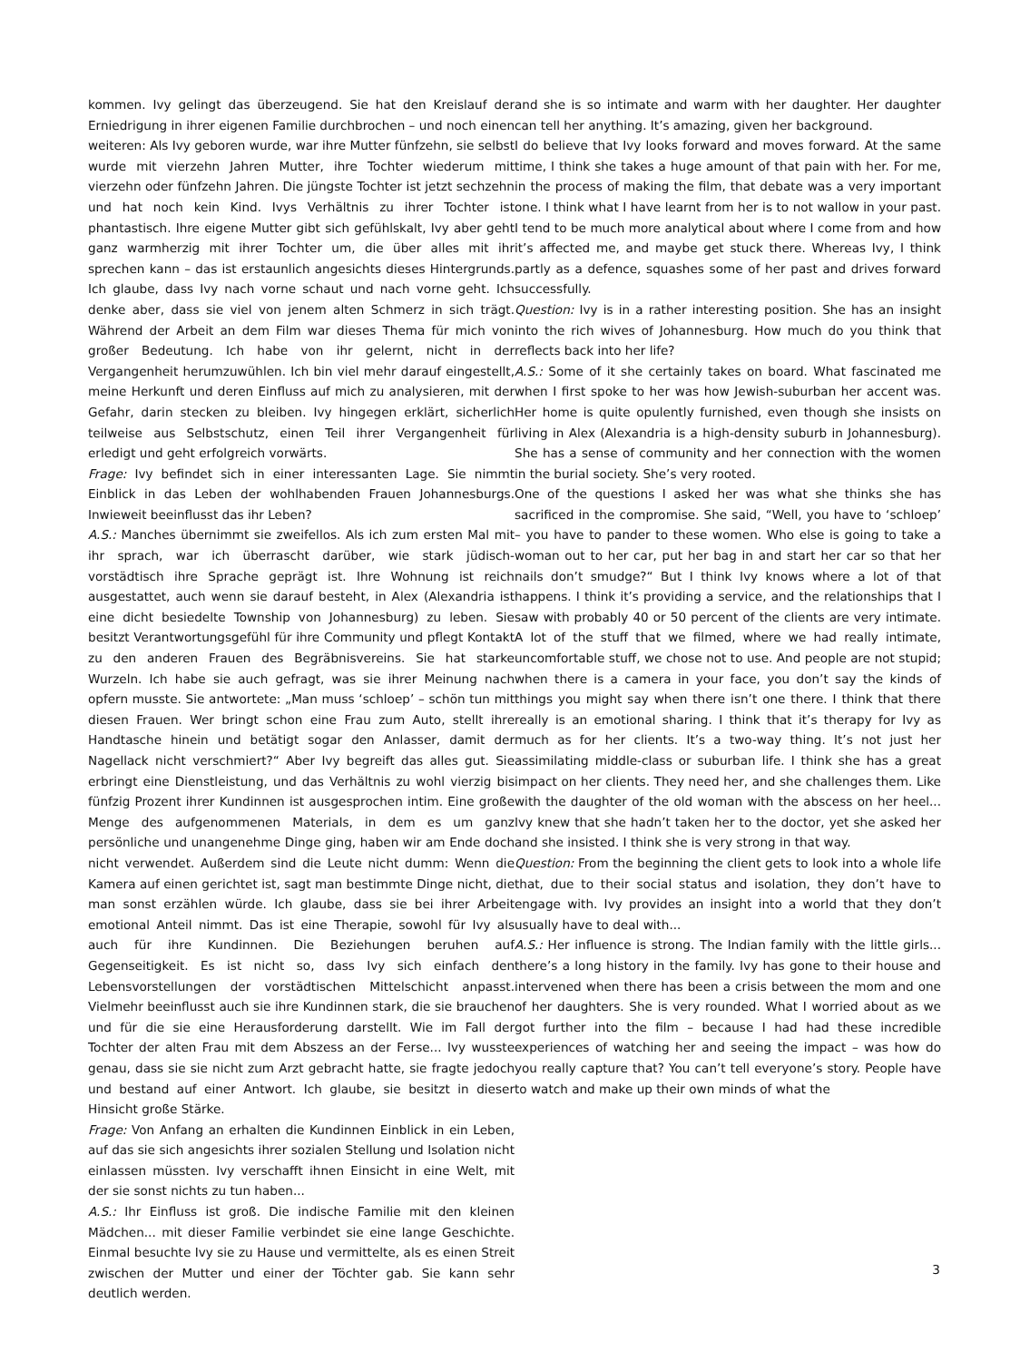kommen. Ivy gelingt das überzeugend. Sie hat den Kreislauf der Erniedrigung in ihrer eigenen Familie durchbrochen – und noch einen weiteren: Als Ivy geboren wurde, war ihre Mutter fünfzehn, sie selbst wurde mit vierzehn Jahren Mutter, ihre Tochter wiederum mit vierzehn oder fünfzehn Jahren. Die jüngste Tochter ist jetzt sechzehn und hat noch kein Kind. Ivys Verhältnis zu ihrer Tochter ist phantastisch. Ihre eigene Mutter gibt sich gefühlskalt, Ivy aber geht ganz warmherzig mit ihrer Tochter um, die über alles mit ihr sprechen kann – das ist erstaunlich angesichts dieses Hintergrunds. Ich glaube, dass Ivy nach vorne schaut und nach vorne geht. Ich denke aber, dass sie viel von jenem alten Schmerz in sich trägt. Während der Arbeit an dem Film war dieses Thema für mich von großer Bedeutung. Ich habe von ihr gelernt, nicht in der Vergangenheit herumzuwühlen. Ich bin viel mehr darauf eingestellt, meine Herkunft und deren Einfluss auf mich zu analysieren, mit der Gefahr, darin stecken zu bleiben. Ivy hingegen erklärt, sicherlich teilweise aus Selbstschutz, einen Teil ihrer Vergangenheit für erledigt und geht erfolgreich vorwärts.
Frage: Ivy befindet sich in einer interessanten Lage. Sie nimmt Einblick in das Leben der wohlhabenden Frauen Johannesburgs. Inwieweit beeinflusst das ihr Leben?
A.S.: Manches übernimmt sie zweifellos. Als ich zum ersten Mal mit ihr sprach, war ich überrascht darüber, wie stark jüdisch-vorstädtisch ihre Sprache geprägt ist. Ihre Wohnung ist reich ausgestattet, auch wenn sie darauf besteht, in Alex (Alexandria ist eine dicht besiedelte Township von Johannesburg) zu leben. Sie besitzt Verantwortungsgefühl für ihre Community und pflegt Kontakt zu den anderen Frauen des Begräbnisvereins. Sie hat starke Wurzeln. Ich habe sie auch gefragt, was sie ihrer Meinung nach opfern musste. Sie antwortete: „Man muss ‘schloep’ – schön tun mit diesen Frauen. Wer bringt schon eine Frau zum Auto, stellt ihre Handtasche hinein und betätigt sogar den Anlasser, damit der Nagellack nicht verschmiert?“ Aber Ivy begreift das alles gut. Sie erbringt eine Dienstleistung, und das Verhältnis zu wohl vierzig bis fünfzig Prozent ihrer Kundinnen ist ausgesprochen intim. Eine große Menge des aufgenommenen Materials, in dem es um ganz persönliche und unangenehme Dinge ging, haben wir am Ende doch nicht verwendet. Außerdem sind die Leute nicht dumm: Wenn die Kamera auf einen gerichtet ist, sagt man bestimmte Dinge nicht, die man sonst erzählen würde. Ich glaube, dass sie bei ihrer Arbeit emotional Anteil nimmt. Das ist eine Therapie, sowohl für Ivy als auch für ihre Kundinnen. Die Beziehungen beruhen auf Gegenseitigkeit. Es ist nicht so, dass Ivy sich einfach den Lebensvorstellungen der vorstädtischen Mittelschicht anpasst. Vielmehr beeinflusst auch sie ihre Kundinnen stark, die sie brauchen und für die sie eine Herausforderung darstellt. Wie im Fall der Tochter der alten Frau mit dem Abszess an der Ferse... Ivy wusste genau, dass sie sie nicht zum Arzt gebracht hatte, sie fragte jedoch und bestand auf einer Antwort. Ich glaube, sie besitzt in dieser Hinsicht große Stärke.
Frage: Von Anfang an erhalten die Kundinnen Einblick in ein Leben, auf das sie sich angesichts ihrer sozialen Stellung und Isolation nicht einlassen müssten. Ivy verschafft ihnen Einsicht in eine Welt, mit der sie sonst nichts zu tun haben...
A.S.: Ihr Einfluss ist groß. Die indische Familie mit den kleinen Mädchen... mit dieser Familie verbindet sie eine lange Geschichte. Einmal besuchte Ivy sie zu Hause und vermittelte, als es einen Streit zwischen der Mutter und einer der Töchter gab. Sie kann sehr deutlich werden.
and she is so intimate and warm with her daughter. Her daughter can tell her anything. It’s amazing, given her background.
I do believe that Ivy looks forward and moves forward. At the same time, I think she takes a huge amount of that pain with her. For me, in the process of making the film, that debate was a very important one. I think what I have learnt from her is to not wallow in your past. I tend to be much more analytical about where I come from and how it’s affected me, and maybe get stuck there. Whereas Ivy, I think partly as a defence, squashes some of her past and drives forward successfully.
Question: Ivy is in a rather interesting position. She has an insight into the rich wives of Johannesburg. How much do you think that reflects back into her life?
A.S.: Some of it she certainly takes on board. What fascinated me when I first spoke to her was how Jewish-suburban her accent was. Her home is quite opulently furnished, even though she insists on living in Alex (Alexandria is a high-density suburb in Johannesburg). She has a sense of community and her connection with the women in the burial society. She’s very rooted.
One of the questions I asked her was what she thinks she has sacrificed in the compromise. She said, “Well, you have to ‘schloep’ – you have to pander to these women. Who else is going to take a woman out to her car, put her bag in and start her car so that her nails don’t smudge?“ But I think Ivy knows where a lot of that happens. I think it’s providing a service, and the relationships that I saw with probably 40 or 50 percent of the clients are very intimate. A lot of the stuff that we filmed, where we had really intimate, uncomfortable stuff, we chose not to use. And people are not stupid; when there is a camera in your face, you don’t say the kinds of things you might say when there isn’t one there. I think that there really is an emotional sharing. I think that it’s therapy for Ivy as much as for her clients. It’s a two-way thing. It’s not just her assimilating middle-class or suburban life. I think she has a great impact on her clients. They need her, and she challenges them. Like with the daughter of the old woman with the abscess on her heel... Ivy knew that she hadn’t taken her to the doctor, yet she asked her and she insisted. I think she is very strong in that way.
Question: From the beginning the client gets to look into a whole life that, due to their social status and isolation, they don’t have to engage with. Ivy provides an insight into a world that they don’t usually have to deal with...
A.S.: Her influence is strong. The Indian family with the little girls... there’s a long history in the family. Ivy has gone to their house and intervened when there has been a crisis between the mom and one of her daughters. She is very rounded. What I worried about as we got further into the film – because I had had these incredible experiences of watching her and seeing the impact – was how do you really capture that? You can’t tell everyone’s story. People have to watch and make up their own minds of what the
3